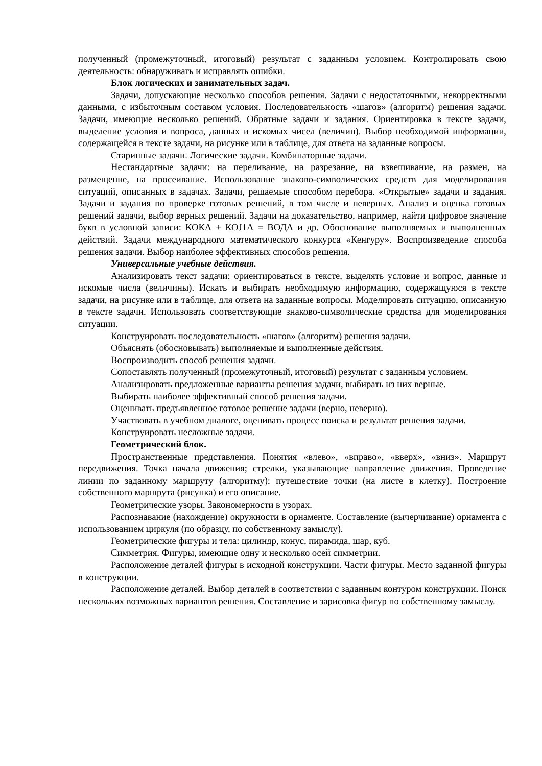полученный (промежуточный, итоговый) результат с заданным условием. Контролировать свою деятельность: обнаруживать и исправлять ошибки.
Блок логических и занимательных задач.
Задачи, допускающие несколько способов решения. Задачи с недостаточными, некорректными данными, с избыточным составом условия. Последовательность «шагов» (алгоритм) решения задачи. Задачи, имеющие несколько решений. Обратные задачи и задания. Ориентировка в тексте задачи, выделение условия и вопроса, данных и искомых чисел (величин). Выбор необходимой информации, содержащейся в тексте задачи, на рисунке или в таблице, для ответа на заданные вопросы.
Старинные задачи. Логические задачи. Комбинаторные задачи.
Нестандартные задачи: на переливание, на разрезание, на взвешивание, на размен, на размещение, на просеивание. Использование знаково-символических средств для моделирования ситуаций, описанных в задачах. Задачи, решаемые способом перебора. «Открытые» задачи и задания. Задачи и задания по проверке готовых решений, в том числе и неверных. Анализ и оценка готовых решений задачи, выбор верных решений. Задачи на доказательство, например, найти цифровое значение букв в условной записи: КОКА + КОJ1А = ВОДА и др. Обоснование выполняемых и выполненных действий. Задачи международного математического конкурса «Кенгуру». Воспроизведение способа решения задачи. Выбор наиболее эффективных способов решения.
Универсальные учебные действия.
Анализировать текст задачи: ориентироваться в тексте, выделять условие и вопрос, данные и искомые числа (величины). Искать и выбирать необходимую информацию, содержащуюся в тексте задачи, на рисунке или в таблице, для ответа на заданные вопросы. Моделировать ситуацию, описанную в тексте задачи. Использовать соответствующие знаково-символические средства для моделирования ситуации.
Конструировать последовательность «шагов» (алгоритм) решения задачи.
Объяснять (обосновывать) выполняемые и выполненные действия.
Воспроизводить способ решения задачи.
Сопоставлять полученный (промежуточный, итоговый) результат с заданным условием.
Анализировать предложенные варианты решения задачи, выбирать из них верные.
Выбирать наиболее эффективный способ решения задачи.
Оценивать предъявленное готовое решение задачи (верно, неверно).
Участвовать в учебном диалоге, оценивать процесс поиска и результат решения задачи.
Конструировать несложные задачи.
Геометрический блок.
Пространственные представления. Понятия «влево», «вправо», «вверх», «вниз». Маршрут передвижения. Точка начала движения; стрелки, указывающие направление движения. Проведение линии по заданному маршруту (алгоритму): путешествие точки (на листе в клетку). Построение собственного маршрута (рисунка) и его описание.
Геометрические узоры. Закономерности в узорах.
Распознавание (нахождение) окружности в орнаменте. Составление (вычерчивание) орнамента с использованием циркуля (по образцу, по собственному замыслу).
Геометрические фигуры и тела: цилиндр, конус, пирамида, шар, куб.
Симметрия. Фигуры, имеющие одну и несколько осей симметрии.
Расположение деталей фигуры в исходной конструкции. Части фигуры. Место заданной фигуры в конструкции.
Расположение деталей. Выбор деталей в соответствии с заданным контуром конструкции. Поиск нескольких возможных вариантов решения. Составление и зарисовка фигур по собственному замыслу.